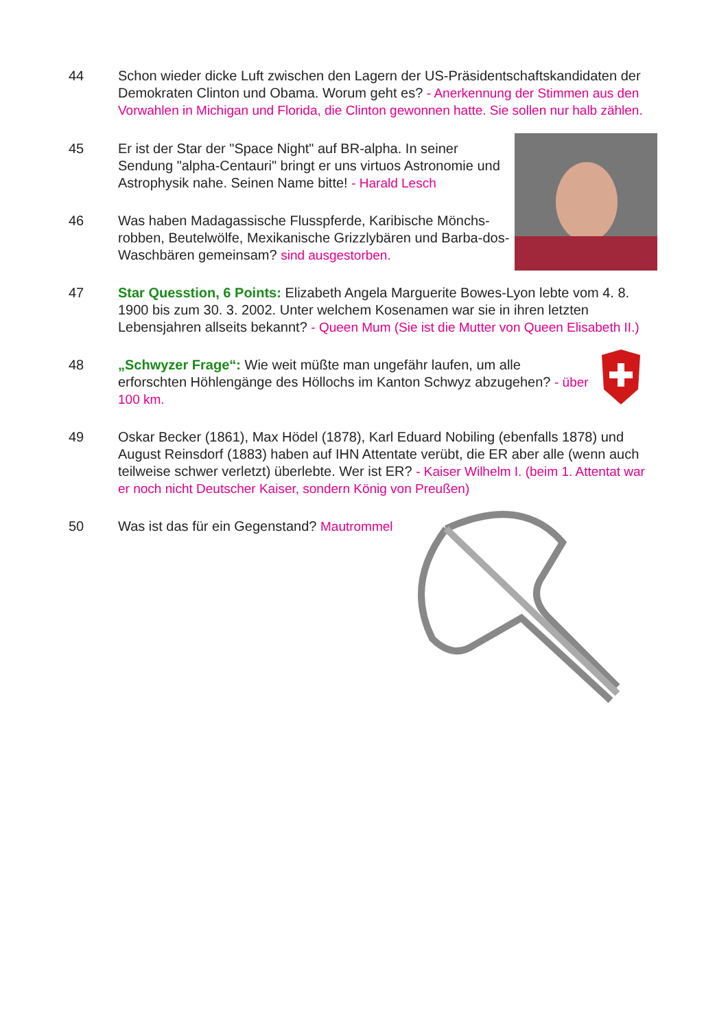44 Schon wieder dicke Luft zwischen den Lagern der US-Präsidentschaftskandidaten der Demokraten Clinton und Obama. Worum geht es? - Anerkennung der Stimmen aus den Vorwahlen in Michigan und Florida, die Clinton gewonnen hatte. Sie sollen nur halb zählen.
45 Er ist der Star der "Space Night" auf BR-alpha. In seiner Sendung "alpha-Centauri" bringt er uns virtuos Astronomie und Astrophysik nahe. Seinen Name bitte! - Harald Lesch
46 Was haben Madagassische Flusspferde, Karibische Mönchs-robben, Beutelwölfe, Mexikanische Grizzlybären und Barba-dos-Waschbären gemeinsam? sind ausgestorben.
47 Star Quesstion, 6 Points: Elizabeth Angela Marguerite Bowes-Lyon lebte vom 4. 8. 1900 bis zum 30. 3. 2002. Unter welchem Kosenamen war sie in ihren letzten Lebensjahren allseits bekannt? - Queen Mum (Sie ist die Mutter von Queen Elisabeth II.)
48 „Schwyzer Frage“: Wie weit müßte man ungefähr laufen, um alle erforschten Höhlengänge des Höllochs im Kanton Schwyz abzugehen? - über 100 km.
49 Oskar Becker (1861), Max Hödel (1878), Karl Eduard Nobiling (ebenfalls 1878) und August Reinsdorf (1883) haben auf IHN Attentate verübt, die ER aber alle (wenn auch teilweise schwer verletzt) überlebte. Wer ist ER? - Kaiser Wilhelm I. (beim 1. Attentat war er noch nicht Deutscher Kaiser, sondern König von Preußen)
50 Was ist das für ein Gegenstand? Mautrommel